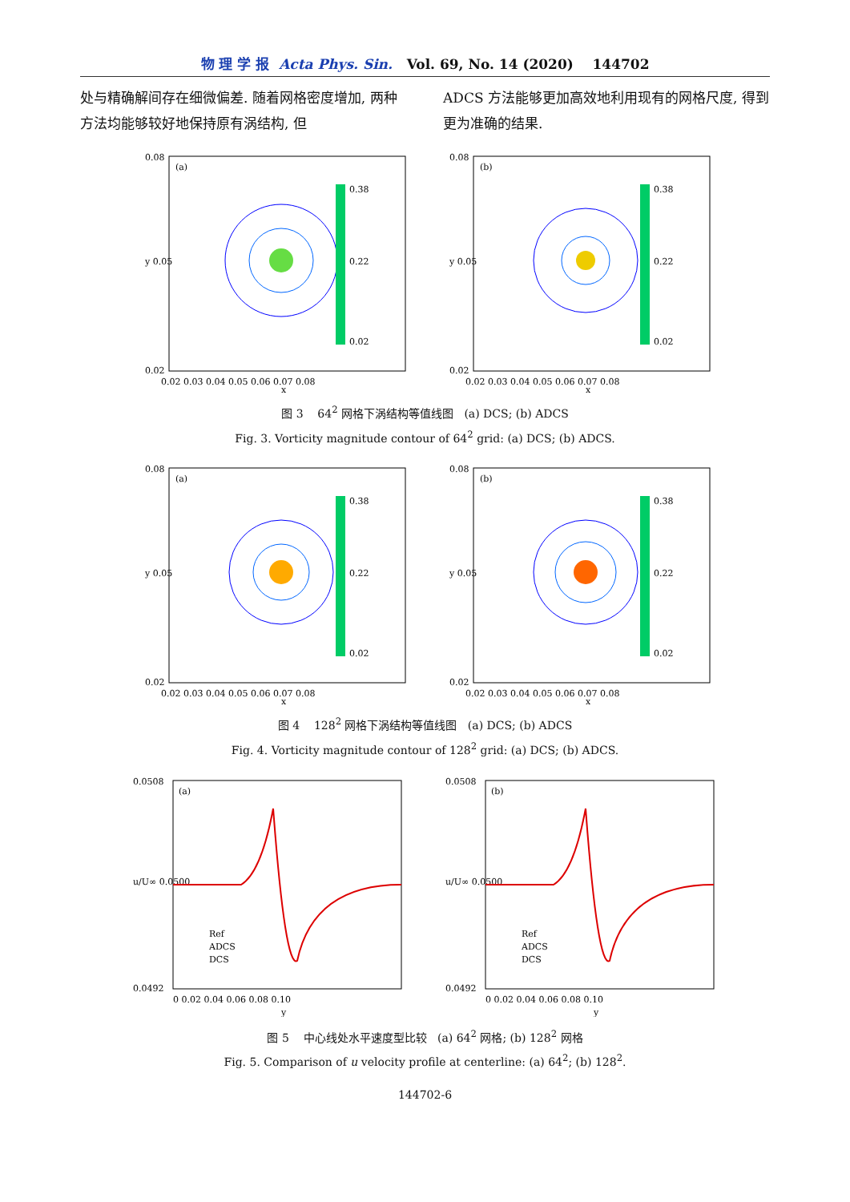物 理 学 报 Acta Phys. Sin. Vol. 69, No. 14 (2020) 144702
处与精确解间存在细微偏差. 随着网格密度增加, 两种方法均能够较好地保持原有涡结构, 但
ADCS 方法能够更加高效地利用现有的网格尺度, 得到更为准确的结果.
(a)
0.08
y 0.05
0.02
0.02 0.03 0.04 0.05 0.06 0.07 0.08
x
0.38
0.22
0.02
(b)
0.08
y 0.05
0.02
0.02 0.03 0.04 0.05 0.06 0.07 0.08
x
0.38
0.22
0.02
图 3 64<sup>2</sup> 网格下涡结构等值线图 (a) DCS; (b) ADCS
Fig. 3. Vorticity magnitude contour of 64<sup>2</sup> grid: (a) DCS; (b) ADCS.
(a)
0.08
y 0.05
0.02
0.02 0.03 0.04 0.05 0.06 0.07 0.08
x
0.38
0.22
0.02
(b)
0.08
y 0.05
0.02
0.02 0.03 0.04 0.05 0.06 0.07 0.08
x
0.38
0.22
0.02
图 4 128<sup>2</sup> 网格下涡结构等值线图 (a) DCS; (b) ADCS
Fig. 4. Vorticity magnitude contour of 128<sup>2</sup> grid: (a) DCS; (b) ADCS.
(a)
0.0508
u/U∞ 0.0500
0.0492
0 0.02 0.04 0.06 0.08 0.10
y
Ref
ADCS
DCS
(b)
0.0508
u/U∞ 0.0500
0.0492
0 0.02 0.04 0.06 0.08 0.10
y
Ref
ADCS
DCS
图 5 中心线处水平速度型比较 (a) 64<sup>2</sup> 网格; (b) 128<sup>2</sup> 网格
Fig. 5. Comparison of u velocity profile at centerline: (a) 64<sup>2</sup>; (b) 128<sup>2</sup>.
144702-6